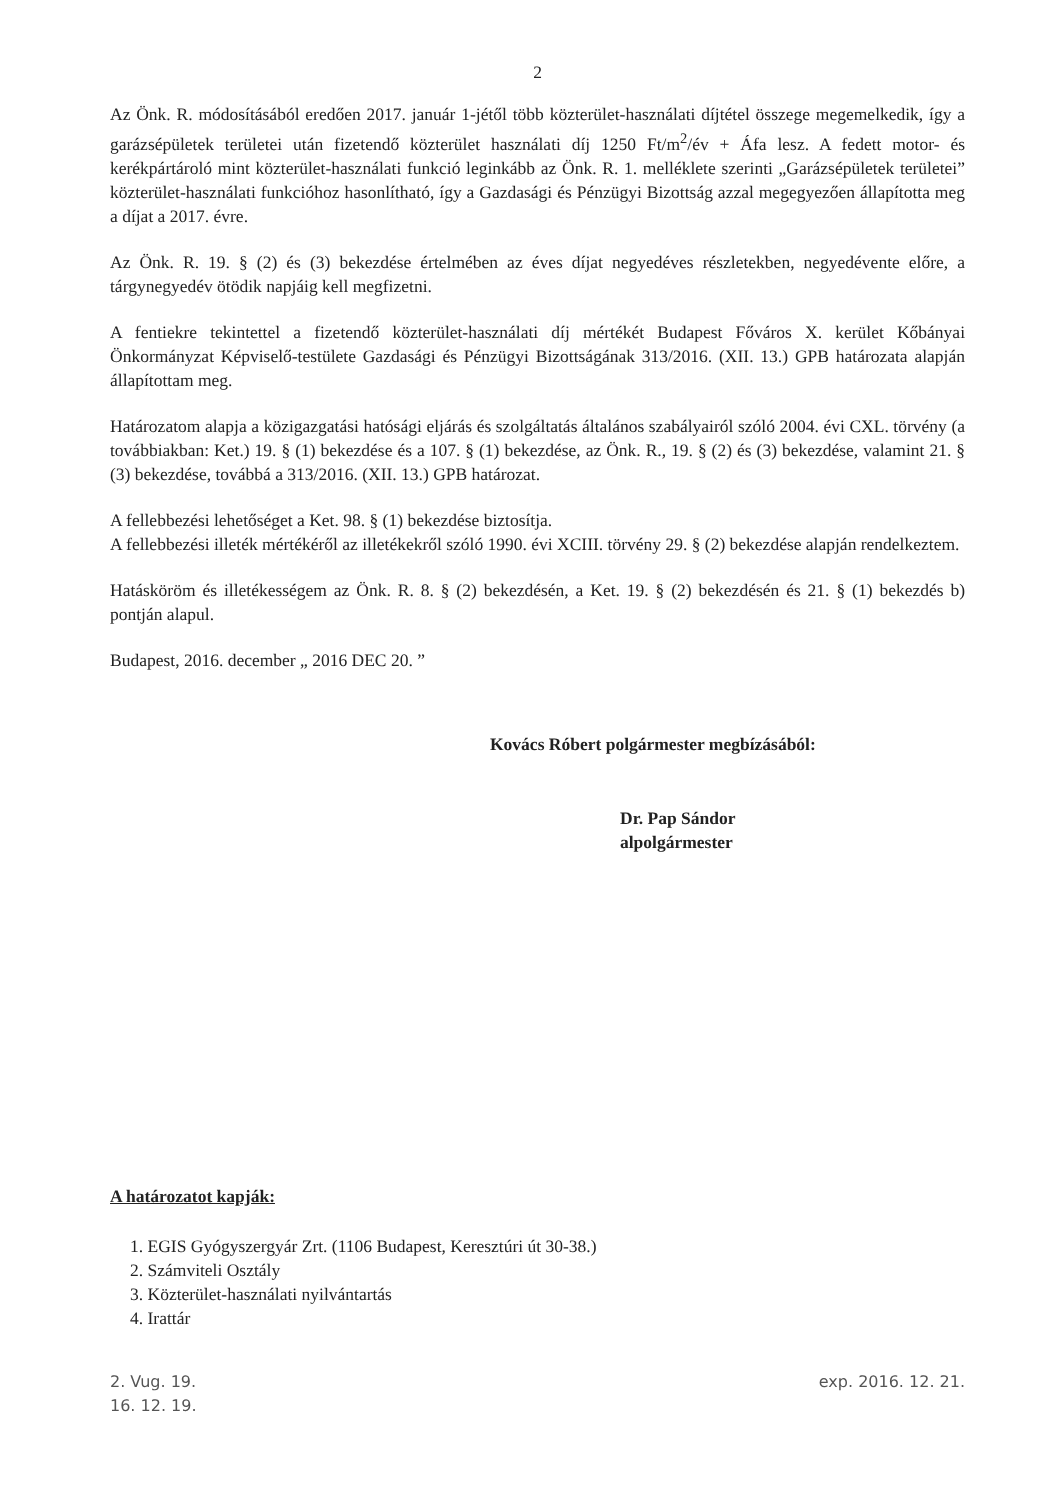2
Az Önk. R. módosításából eredően 2017. január 1-jétől több közterület-használati díjtétel összege megemelkedik, így a garázsépületek területei után fizetendő közterület használati díj 1250 Ft/m<sup>2</sup>/év + Áfa lesz. A fedett motor- és kerékpártároló mint közterület-használati funkció leginkább az Önk. R. 1. melléklete szerinti „Garázsépületek területei” közterület-használati funkcióhoz hasonlítható, így a Gazdasági és Pénzügyi Bizottság azzal megegyezően állapította meg a díjat a 2017. évre.
Az Önk. R. 19. § (2) és (3) bekezdése értelmében az éves díjat negyedéves részletekben, negyedévente előre, a tárgynegyedév ötödik napjáig kell megfizetni.
A fentiekre tekintettel a fizetendő közterület-használati díj mértékét Budapest Főváros X. kerület Kőbányai Önkormányzat Képviselő-testülete Gazdasági és Pénzügyi Bizottságának 313/2016. (XII. 13.) GPB határozata alapján állapítottam meg.
Határozatom alapja a közigazgatási hatósági eljárás és szolgáltatás általános szabályairól szóló 2004. évi CXL. törvény (a továbbiakban: Ket.) 19. § (1) bekezdése és a 107. § (1) bekezdése, az Önk. R., 19. § (2) és (3) bekezdése, valamint 21. § (3) bekezdése, továbbá a 313/2016. (XII. 13.) GPB határozat.
A fellebbezési lehetőséget a Ket. 98. § (1) bekezdése biztosítja.
A fellebbezési illeték mértékéről az illetékekről szóló 1990. évi XCIII. törvény 29. § (2) bekezdése alapján rendelkeztem.
Hatásköröm és illetékességem az Önk. R. 8. § (2) bekezdésén, a Ket. 19. § (2) bekezdésén és 21. § (1) bekezdés b) pontján alapul.
Budapest, 2016. december „ 2016 DEC 20. ”
Kovács Róbert polgármester megbízásából:
Dr. Pap Sándor
alpolgármester
A határozatot kapják:
1. EGIS Gyógyszergyár Zrt. (1106 Budapest, Keresztúri út 30-38.)
2. Számviteli Osztály
3. Közterület-használati nyilvántartás
4. Irattár
2. Vug. 19.
16. 12. 19. exp. 2016. 12. 21.